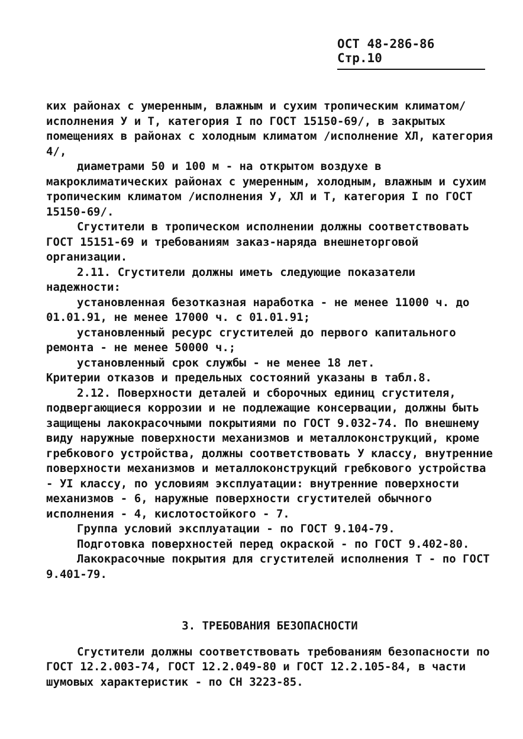ОСТ 48-286-86 Стр.10
ких районах с умеренным, влажным и сухим тропическим климатом/ исполнения У и Т, категория I по ГОСТ 15150-69/, в закрытых помещениях в районах с холодным климатом /исполнение ХЛ, категория 4/,
диаметрами 50 и 100 м - на открытом воздухе в макроклиматических районах с умеренным, холодным, влажным и сухим тропическим климатом /исполнения У, ХЛ и Т, категория I по ГОСТ 15150-69/.
Сгустители в тропическом исполнении должны соответствовать ГОСТ 15151-69 и требованиям заказ-наряда внешнеторговой организации.
2.11. Сгустители должны иметь следующие показатели надежности:
установленная безотказная наработка - не менее 11000 ч. до 01.01.91, не менее 17000 ч. с 01.01.91;
установленный ресурс сгустителей до первого капитального ремонта - не менее 50000 ч.;
установленный срок службы - не менее 18 лет.
Критерии отказов и предельных состояний указаны в табл.8.
2.12. Поверхности деталей и сборочных единиц сгустителя, подвергающиеся коррозии и не подлежащие консервации, должны быть защищены лакокрасочными покрытиями по ГОСТ 9.032-74. По внешнему виду наружные поверхности механизмов и металлоконструкций, кроме гребкового устройства, должны соответствовать У классу, внутренние поверхности механизмов и металлоконструкций гребкового устройства - УI классу, по условиям эксплуатации: внутренние поверхности механизмов - 6, наружные поверхности сгустителей обычного исполнения - 4, кислотостойкого - 7.
Группа условий эксплуатации - по ГОСТ 9.104-79.
Подготовка поверхностей перед окраской - по ГОСТ 9.402-80.
Лакокрасочные покрытия для сгустителей исполнения Т - по ГОСТ 9.401-79.
3. ТРЕБОВАНИЯ БЕЗОПАСНОСТИ
Сгустители должны соответствовать требованиям безопасности по ГОСТ 12.2.003-74, ГОСТ 12.2.049-80 и ГОСТ 12.2.105-84, в части шумовых характеристик - по СН 3223-85.